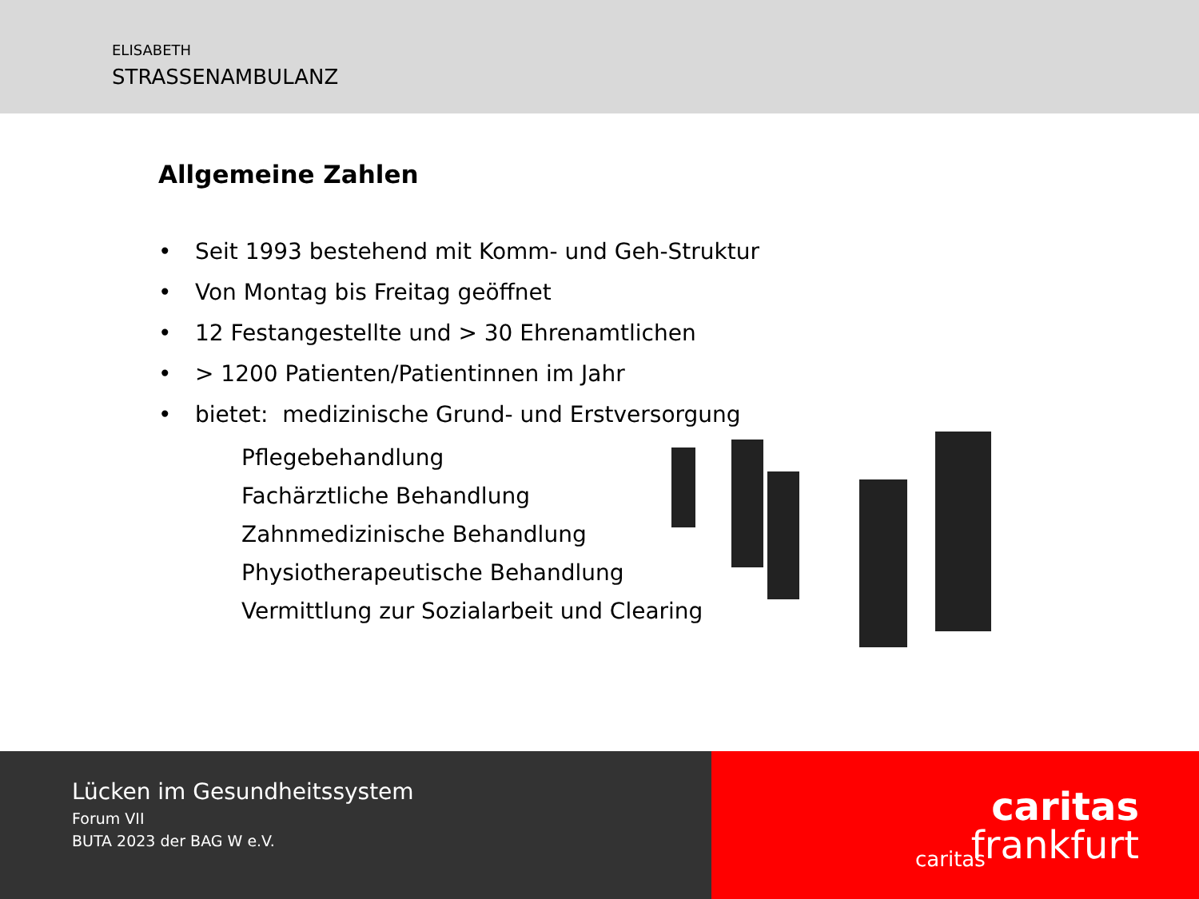ELISABETH
STRASSENAMBULANZ
Allgemeine Zahlen
• Seit 1993 bestehend mit Komm- und Geh-Struktur
• Von Montag bis Freitag geöffnet
• 12 Festangestellte und > 30 Ehrenamtlichen
• > 1200 Patienten/Patientinnen im Jahr
• bietet: medizinische Grund- und Erstversorgung
Pflegebehandlung
Fachärztliche Behandlung
Zahnmedizinische Behandlung
Physiotherapeutische Behandlung
Vermittlung zur Sozialarbeit und Clearing
Lücken im Gesundheitssystem
Forum VII
BUTA 2023 der BAG W e.V.
caritas
caritas
frankfurt